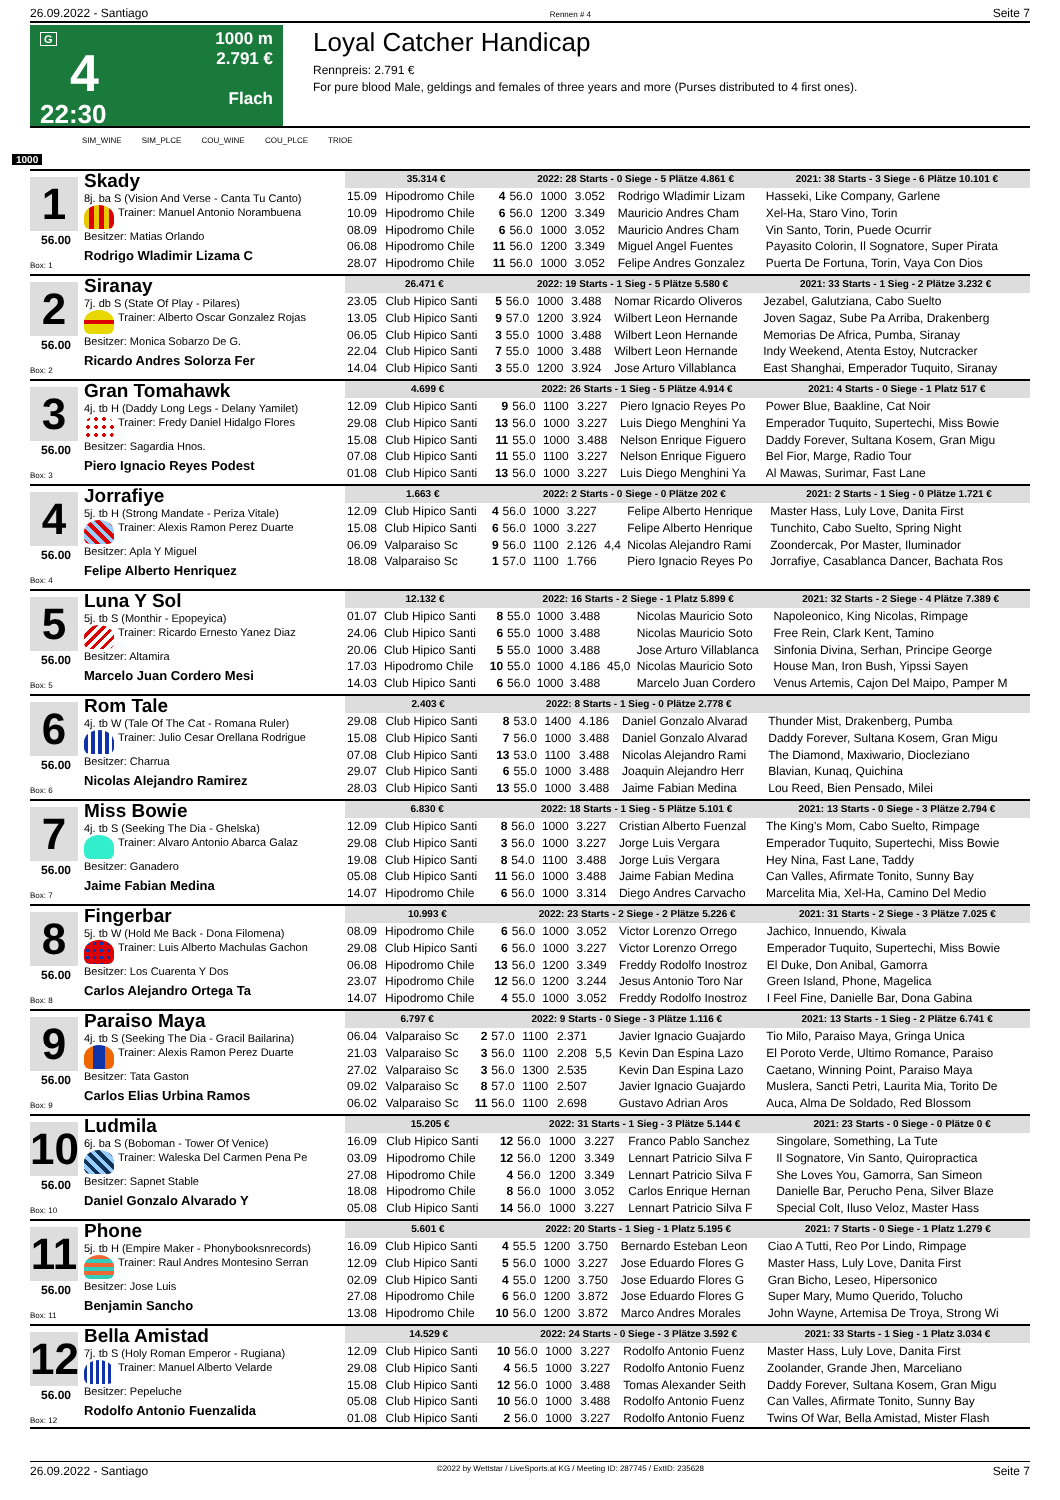26.09.2022 - Santiago Rennen # 4 Seite 7
G
4
22:30
1000 m
2.791 €
Flach
Loyal Catcher Handicap
Rennpreis: 2.791 €
For pure blood Male, geldings and females of three years and more (Purses distributed to 4 first ones).
SIM_WINE SIM_PLCE COU_WINE COU_PLCE TRIOE
1000
1
56.00
Box: 1
Skady
8j. ba S (Vision And Verse - Canta Tu Canto)
Trainer: Manuel Antonio Norambuena
Besitzer: Matias Orlando
Rodrigo Wladimir Lizama C
| 35.314 € | | | 2022: 28 Starts - 0 Siege - 5 Plätze 4.861 € | | | | | 2021: 38 Starts - 3 Siege - 6 Plätze 10.101 € |
| --- | --- | --- | --- | --- | --- | --- | --- | --- |
| 15.09 | Hipodromo Chile | 4 | 56.0 | 1000 | 3.052 | | Rodrigo Wladimir Lizam | Hasseki, Like Company, Garlene |
| 10.09 | Hipodromo Chile | 6 | 56.0 | 1200 | 3.349 | | Mauricio Andres Cham | Xel-Ha, Staro Vino, Torin |
| 08.09 | Hipodromo Chile | 6 | 56.0 | 1000 | 3.052 | | Mauricio Andres Cham | Vin Santo, Torin, Puede Ocurrir |
| 06.08 | Hipodromo Chile | 11 | 56.0 | 1200 | 3.349 | | Miguel Angel Fuentes | Payasito Colorin, Il Sognatore, Super Pirata |
| 28.07 | Hipodromo Chile | 11 | 56.0 | 1000 | 3.052 | | Felipe Andres Gonzalez | Puerta De Fortuna, Torin, Vaya Con Dios |
2
56.00
Box: 2
Siranay
7j. db S (State Of Play - Pilares)
Trainer: Alberto Oscar Gonzalez Rojas
Besitzer: Monica Sobarzo De G.
Ricardo Andres Solorza Fer
| 26.471 € | | | 2022: 19 Starts - 1 Sieg - 5 Plätze 5.580 € | | | | | 2021: 33 Starts - 1 Sieg - 2 Plätze 3.232 € |
| --- | --- | --- | --- | --- | --- | --- | --- | --- |
| 23.05 | Club Hipico Santi | 5 | 56.0 | 1000 | 3.488 | | Nomar Ricardo Oliveros | Jezabel, Galutziana, Cabo Suelto |
| 13.05 | Club Hipico Santi | 9 | 57.0 | 1200 | 3.924 | | Wilbert Leon Hernande | Joven Sagaz, Sube Pa Arriba, Drakenberg |
| 06.05 | Club Hipico Santi | 3 | 55.0 | 1000 | 3.488 | | Wilbert Leon Hernande | Memorias De Africa, Pumba, Siranay |
| 22.04 | Club Hipico Santi | 7 | 55.0 | 1000 | 3.488 | | Wilbert Leon Hernande | Indy Weekend, Atenta Estoy, Nutcracker |
| 14.04 | Club Hipico Santi | 3 | 55.0 | 1200 | 3.924 | | Jose Arturo Villablanca | East Shanghai, Emperador Tuquito, Siranay |
3
56.00
Box: 3
Gran Tomahawk
4j. tb H (Daddy Long Legs - Delany Yamilet)
Trainer: Fredy Daniel Hidalgo Flores
Besitzer: Sagardia Hnos.
Piero Ignacio Reyes Podest
| 4.699 € | | | 2022: 26 Starts - 1 Sieg - 5 Plätze 4.914 € | | | | | 2021: 4 Starts - 0 Siege - 1 Platz 517 € |
| --- | --- | --- | --- | --- | --- | --- | --- | --- |
| 12.09 | Club Hipico Santi | 9 | 56.0 | 1100 | 3.227 | | Piero Ignacio Reyes Po | Power Blue, Baakline, Cat Noir |
| 29.08 | Club Hipico Santi | 13 | 56.0 | 1000 | 3.227 | | Luis Diego Menghini Ya | Emperador Tuquito, Supertechi, Miss Bowie |
| 15.08 | Club Hipico Santi | 11 | 55.0 | 1000 | 3.488 | | Nelson Enrique Figuero | Daddy Forever, Sultana Kosem, Gran Migu |
| 07.08 | Club Hipico Santi | 11 | 55.0 | 1100 | 3.227 | | Nelson Enrique Figuero | Bel Fior, Marge, Radio Tour |
| 01.08 | Club Hipico Santi | 13 | 56.0 | 1000 | 3.227 | | Luis Diego Menghini Ya | Al Mawas, Surimar, Fast Lane |
4
56.00
Box: 4
Jorrafiye
5j. tb H (Strong Mandate - Periza Vitale)
Trainer: Alexis Ramon Perez Duarte
Besitzer: Apla Y Miguel
Felipe Alberto Henriquez
| 1.663 € | | | 2022: 2 Starts - 0 Siege - 0 Plätze 202 € | | | | | 2021: 2 Starts - 1 Sieg - 0 Plätze 1.721 € |
| --- | --- | --- | --- | --- | --- | --- | --- | --- |
| 12.09 | Club Hipico Santi | 4 | 56.0 | 1000 | 3.227 | | Felipe Alberto Henrique | Master Hass, Luly Love, Danita First |
| 15.08 | Club Hipico Santi | 6 | 56.0 | 1000 | 3.227 | | Felipe Alberto Henrique | Tunchito, Cabo Suelto, Spring Night |
| 06.09 | Valparaiso Sc | 9 | 56.0 | 1100 | 2.126 | 4,4 | Nicolas Alejandro Rami | Zoondercak, Por Master, Iluminador |
| 18.08 | Valparaiso Sc | 1 | 57.0 | 1100 | 1.766 | | Piero Ignacio Reyes Po | Jorrafiye, Casablanca Dancer, Bachata Ros |
5
56.00
Box: 5
Luna Y Sol
5j. tb S (Monthir - Epopeyica)
Trainer: Ricardo Ernesto Yanez Diaz
Besitzer: Altamira
Marcelo Juan Cordero Mesi
| 12.132 € | | | 2022: 16 Starts - 2 Siege - 1 Platz 5.899 € | | | | | 2021: 32 Starts - 2 Siege - 4 Plätze 7.389 € |
| --- | --- | --- | --- | --- | --- | --- | --- | --- |
| 01.07 | Club Hipico Santi | 8 | 55.0 | 1000 | 3.488 | | Nicolas Mauricio Soto | Napoleonico, King Nicolas, Rimpage |
| 24.06 | Club Hipico Santi | 6 | 55.0 | 1000 | 3.488 | | Nicolas Mauricio Soto | Free Rein, Clark Kent, Tamino |
| 20.06 | Club Hipico Santi | 5 | 55.0 | 1000 | 3.488 | | Jose Arturo Villablanca | Sinfonia Divina, Serhan, Principe George |
| 17.03 | Hipodromo Chile | 10 | 55.0 | 1000 | 4.186 | 45,0 | Nicolas Mauricio Soto | House Man, Iron Bush, Yipssi Sayen |
| 14.03 | Club Hipico Santi | 6 | 56.0 | 1000 | 3.488 | | Marcelo Juan Cordero | Venus Artemis, Cajon Del Maipo, Pamper M |
6
56.00
Box: 6
Rom Tale
4j. tb W (Tale Of The Cat - Romana Ruler)
Trainer: Julio Cesar Orellana Rodrigue
Besitzer: Charrua
Nicolas Alejandro Ramirez
| 2.403 € | | | 2022: 8 Starts - 1 Sieg - 0 Plätze 2.778 € | | | | | |
| --- | --- | --- | --- | --- | --- | --- | --- | --- |
| 29.08 | Club Hipico Santi | 8 | 53.0 | 1400 | 4.186 | | Daniel Gonzalo Alvarad | Thunder Mist, Drakenberg, Pumba |
| 15.08 | Club Hipico Santi | 7 | 56.0 | 1000 | 3.488 | | Daniel Gonzalo Alvarad | Daddy Forever, Sultana Kosem, Gran Migu |
| 07.08 | Club Hipico Santi | 13 | 53.0 | 1100 | 3.488 | | Nicolas Alejandro Rami | The Diamond, Maxiwario, Diocleziano |
| 29.07 | Club Hipico Santi | 6 | 55.0 | 1000 | 3.488 | | Joaquin Alejandro Herr | Blavian, Kunaq, Quichina |
| 28.03 | Club Hipico Santi | 13 | 55.0 | 1000 | 3.488 | | Jaime Fabian Medina | Lou Reed, Bien Pensado, Milei |
7
56.00
Box: 7
Miss Bowie
4j. tb S (Seeking The Dia - Ghelska)
Trainer: Alvaro Antonio Abarca Galaz
Besitzer: Ganadero
Jaime Fabian Medina
| 6.830 € | | | 2022: 18 Starts - 1 Sieg - 5 Plätze 5.101 € | | | | | 2021: 13 Starts - 0 Siege - 3 Plätze 2.794 € |
| --- | --- | --- | --- | --- | --- | --- | --- | --- |
| 12.09 | Club Hipico Santi | 8 | 56.0 | 1000 | 3.227 | | Cristian Alberto Fuenzal | The King's Mom, Cabo Suelto, Rimpage |
| 29.08 | Club Hipico Santi | 3 | 56.0 | 1000 | 3.227 | | Jorge Luis Vergara | Emperador Tuquito, Supertechi, Miss Bowie |
| 19.08 | Club Hipico Santi | 8 | 54.0 | 1100 | 3.488 | | Jorge Luis Vergara | Hey Nina, Fast Lane, Taddy |
| 05.08 | Club Hipico Santi | 11 | 56.0 | 1000 | 3.488 | | Jaime Fabian Medina | Can Valles, Afirmate Tonito, Sunny Bay |
| 14.07 | Hipodromo Chile | 6 | 56.0 | 1000 | 3.314 | | Diego Andres Carvacho | Marcelita Mia, Xel-Ha, Camino Del Medio |
8
56.00
Box: 8
Fingerbar
5j. tb W (Hold Me Back - Dona Filomena)
Trainer: Luis Alberto Machulas Gachon
Besitzer: Los Cuarenta Y Dos
Carlos Alejandro Ortega Ta
| 10.993 € | | | 2022: 23 Starts - 2 Siege - 2 Plätze 5.226 € | | | | | 2021: 31 Starts - 2 Siege - 3 Plätze 7.025 € |
| --- | --- | --- | --- | --- | --- | --- | --- | --- |
| 08.09 | Hipodromo Chile | 6 | 56.0 | 1000 | 3.052 | | Victor Lorenzo Orrego | Jachico, Innuendo, Kiwala |
| 29.08 | Club Hipico Santi | 6 | 56.0 | 1000 | 3.227 | | Victor Lorenzo Orrego | Emperador Tuquito, Supertechi, Miss Bowie |
| 06.08 | Hipodromo Chile | 13 | 56.0 | 1200 | 3.349 | | Freddy Rodolfo Inostroz | El Duke, Don Anibal, Gamorra |
| 23.07 | Hipodromo Chile | 12 | 56.0 | 1200 | 3.244 | | Jesus Antonio Toro Nar | Green Island, Phone, Magelica |
| 14.07 | Hipodromo Chile | 4 | 55.0 | 1000 | 3.052 | | Freddy Rodolfo Inostroz | I Feel Fine, Danielle Bar, Dona Gabina |
9
56.00
Box: 9
Paraiso Maya
4j. tb S (Seeking The Dia - Gracil Bailarina)
Trainer: Alexis Ramon Perez Duarte
Besitzer: Tata Gaston
Carlos Elias Urbina Ramos
| 6.797 € | | | 2022: 9 Starts - 0 Siege - 3 Plätze 1.116 € | | | | | 2021: 13 Starts - 1 Sieg - 2 Plätze 6.741 € |
| --- | --- | --- | --- | --- | --- | --- | --- | --- |
| 06.04 | Valparaiso Sc | 2 | 57.0 | 1100 | 2.371 | | Javier Ignacio Guajardo | Tio Milo, Paraiso Maya, Gringa Unica |
| 21.03 | Valparaiso Sc | 3 | 56.0 | 1100 | 2.208 | 5,5 | Kevin Dan Espina Lazo | El Poroto Verde, Ultimo Romance, Paraiso |
| 27.02 | Valparaiso Sc | 3 | 56.0 | 1300 | 2.535 | | Kevin Dan Espina Lazo | Caetano, Winning Point, Paraiso Maya |
| 09.02 | Valparaiso Sc | 8 | 57.0 | 1100 | 2.507 | | Javier Ignacio Guajardo | Muslera, Sancti Petri, Laurita Mia, Torito De |
| 06.02 | Valparaiso Sc | 11 | 56.0 | 1100 | 2.698 | | Gustavo Adrian Aros | Auca, Alma De Soldado, Red Blossom |
10
56.00
Box: 10
Ludmila
6j. ba S (Boboman - Tower Of Venice)
Trainer: Waleska Del Carmen Pena Pe
Besitzer: Sapnet Stable
Daniel Gonzalo Alvarado Y
| 15.205 € | | | 2022: 31 Starts - 1 Sieg - 3 Plätze 5.144 € | | | | | 2021: 23 Starts - 0 Siege - 0 Plätze 0 € |
| --- | --- | --- | --- | --- | --- | --- | --- | --- |
| 16.09 | Club Hipico Santi | 12 | 56.0 | 1000 | 3.227 | | Franco Pablo Sanchez | Singolare, Something, La Tute |
| 03.09 | Hipodromo Chile | 12 | 56.0 | 1200 | 3.349 | | Lennart Patricio Silva F | Il Sognatore, Vin Santo, Quiropractica |
| 27.08 | Hipodromo Chile | 4 | 56.0 | 1200 | 3.349 | | Lennart Patricio Silva F | She Loves You, Gamorra, San Simeon |
| 18.08 | Hipodromo Chile | 8 | 56.0 | 1000 | 3.052 | | Carlos Enrique Hernan | Danielle Bar, Perucho Pena, Silver Blaze |
| 05.08 | Club Hipico Santi | 14 | 56.0 | 1000 | 3.227 | | Lennart Patricio Silva F | Special Colt, Iluso Veloz, Master Hass |
11
56.00
Box: 11
Phone
5j. tb H (Empire Maker - Phonybooksnrecords)
Trainer: Raul Andres Montesino Serran
Besitzer: Jose Luis
Benjamin Sancho
| 5.601 € | | | 2022: 20 Starts - 1 Sieg - 1 Platz 5.195 € | | | | | 2021: 7 Starts - 0 Siege - 1 Platz 1.279 € |
| --- | --- | --- | --- | --- | --- | --- | --- | --- |
| 16.09 | Club Hipico Santi | 4 | 55.5 | 1200 | 3.750 | | Bernardo Esteban Leon | Ciao A Tutti, Reo Por Lindo, Rimpage |
| 12.09 | Club Hipico Santi | 5 | 56.0 | 1000 | 3.227 | | Jose Eduardo Flores G | Master Hass, Luly Love, Danita First |
| 02.09 | Club Hipico Santi | 4 | 55.0 | 1200 | 3.750 | | Jose Eduardo Flores G | Gran Bicho, Leseo, Hipersonico |
| 27.08 | Hipodromo Chile | 6 | 56.0 | 1200 | 3.872 | | Jose Eduardo Flores G | Super Mary, Mumo Querido, Tolucho |
| 13.08 | Hipodromo Chile | 10 | 56.0 | 1200 | 3.872 | | Marco Andres Morales | John Wayne, Artemisa De Troya, Strong Wi |
12
56.00
Box: 12
Bella Amistad
7j. tb S (Holy Roman Emperor - Rugiana)
Trainer: Manuel Alberto Velarde
Besitzer: Pepeluche
Rodolfo Antonio Fuenzalida
| 14.529 € | | | 2022: 24 Starts - 0 Siege - 3 Plätze 3.592 € | | | | | 2021: 33 Starts - 1 Sieg - 1 Platz 3.034 € |
| --- | --- | --- | --- | --- | --- | --- | --- | --- |
| 12.09 | Club Hipico Santi | 10 | 56.0 | 1000 | 3.227 | | Rodolfo Antonio Fuenz | Master Hass, Luly Love, Danita First |
| 29.08 | Club Hipico Santi | 4 | 56.5 | 1000 | 3.227 | | Rodolfo Antonio Fuenz | Zoolander, Grande Jhen, Marceliano |
| 15.08 | Club Hipico Santi | 12 | 56.0 | 1000 | 3.488 | | Tomas Alexander Seith | Daddy Forever, Sultana Kosem, Gran Migu |
| 05.08 | Club Hipico Santi | 10 | 56.0 | 1000 | 3.488 | | Rodolfo Antonio Fuenz | Can Valles, Afirmate Tonito, Sunny Bay |
| 01.08 | Club Hipico Santi | 2 | 56.0 | 1000 | 3.227 | | Rodolfo Antonio Fuenz | Twins Of War, Bella Amistad, Mister Flash |
26.09.2022 - Santiago ©2022 by Wettstar / LiveSports.at KG / Meeting ID: 287745 / ExtID: 235628 Seite 7